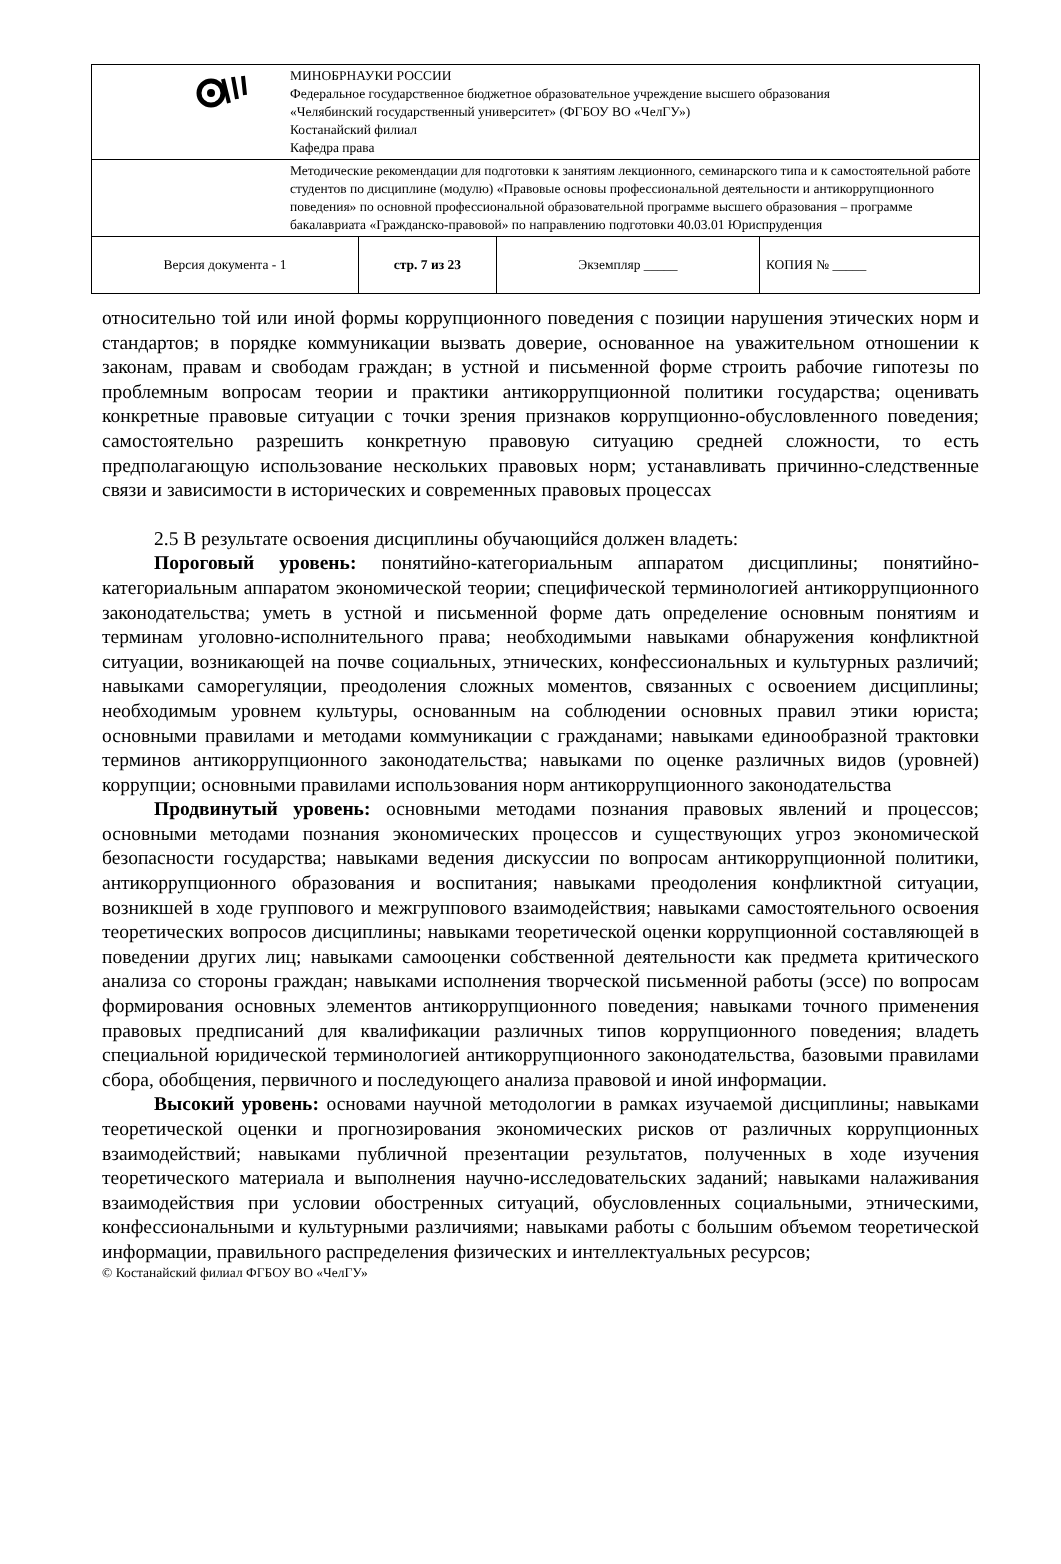| | МИНОБРНАУКИ РОССИИ Федеральное государственное бюджетное образовательное учреждение высшего образования «Челябинский государственный университет» (ФГБОУ ВО «ЧелГУ») Костанайский филиал Кафедра права | | | |
| | Методические рекомендации для подготовки к занятиям лекционного, семинарского типа и к самостоятельной работе студентов по дисциплине (модулю) «Правовые основы профессиональной деятельности и антикоррупционного поведения» по основной профессиональной образовательной программе высшего образования – программе бакалавриата «Гражданско-правовой» по направлению подготовки 40.03.01 Юриспруденция | | | |
| Версия документа - 1 | | стр. 7 из 23 | Экземпляр _____ | КОПИЯ № _____ |
относительно той или иной формы коррупционного поведения с позиции нарушения этических норм и стандартов; в порядке коммуникации вызвать доверие, основанное на уважительном отношении к законам, правам и свободам граждан; в устной и письменной форме строить рабочие гипотезы по проблемным вопросам теории и практики антикоррупционной политики государства; оценивать конкретные правовые ситуации с точки зрения признаков коррупционно-обусловленного поведения; самостоятельно разрешить конкретную правовую ситуацию средней сложности, то есть предполагающую использование нескольких правовых норм; устанавливать причинно-следственные связи и зависимости в исторических и современных правовых процессах
2.5 В результате освоения дисциплины обучающийся должен владеть:
Пороговый уровень: понятийно-категориальным аппаратом дисциплины; понятийно-категориальным аппаратом экономической теории; специфической терминологией антикоррупционного законодательства; уметь в устной и письменной форме дать определение основным понятиям и терминам уголовно-исполнительного права; необходимыми навыками обнаружения конфликтной ситуации, возникающей на почве социальных, этнических, конфессиональных и культурных различий; навыками саморегуляции, преодоления сложных моментов, связанных с освоением дисциплины; необходимым уровнем культуры, основанным на соблюдении основных правил этики юриста; основными правилами и методами коммуникации с гражданами; навыками единообразной трактовки терминов антикоррупционного законодательства; навыками по оценке различных видов (уровней) коррупции; основными правилами использования норм антикоррупционного законодательства
Продвинутый уровень: основными методами познания правовых явлений и процессов; основными методами познания экономических процессов и существующих угроз экономической безопасности государства; навыками ведения дискуссии по вопросам антикоррупционной политики, антикоррупционного образования и воспитания; навыками преодоления конфликтной ситуации, возникшей в ходе группового и межгруппового взаимодействия; навыками самостоятельного освоения теоретических вопросов дисциплины; навыками теоретической оценки коррупционной составляющей в поведении других лиц; навыками самооценки собственной деятельности как предмета критического анализа со стороны граждан; навыками исполнения творческой письменной работы (эссе) по вопросам формирования основных элементов антикоррупционного поведения; навыками точного применения правовых предписаний для квалификации различных типов коррупционного поведения; владеть специальной юридической терминологией антикоррупционного законодательства, базовыми правилами сбора, обобщения, первичного и последующего анализа правовой и иной информации.
Высокий уровень: основами научной методологии в рамках изучаемой дисциплины; навыками теоретической оценки и прогнозирования экономических рисков от различных коррупционных взаимодействий; навыками публичной презентации результатов, полученных в ходе изучения теоретического материала и выполнения научно-исследовательских заданий; навыками налаживания взаимодействия при условии обостренных ситуаций, обусловленных социальными, этническими, конфессиональными и культурными различиями; навыками работы с большим объемом теоретической информации, правильного распределения физических и интеллектуальных ресурсов;
© Костанайский филиал ФГБОУ ВО «ЧелГУ»